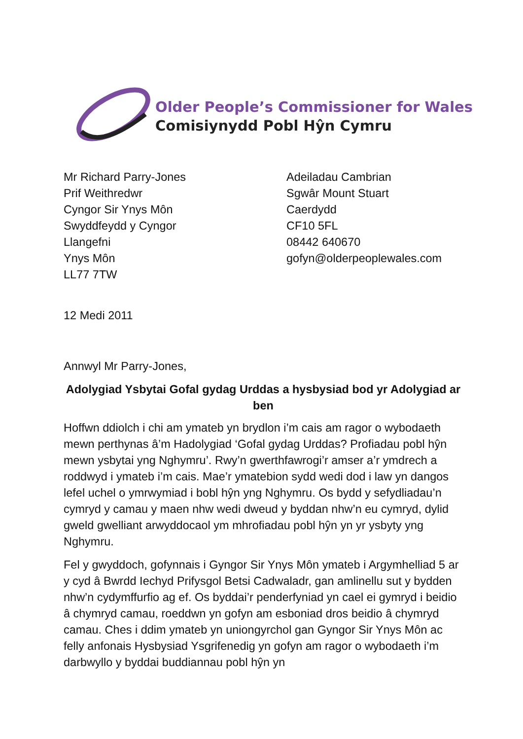Older People’s Commissioner for Wales
Comisiynydd Pobl Hŷn Cymru
Mr Richard Parry-Jones
Prif Weithredwr
Cyngor Sir Ynys Môn
Swyddfeydd y Cyngor
Llangefni
Ynys Môn
LL77 7TW
Adeiladau Cambrian
Sgwâr Mount Stuart
Caerdydd
CF10 5FL
08442 640670
gofyn@olderpeoplewales.com
12 Medi 2011
Annwyl Mr Parry-Jones,
Adolygiad Ysbytai Gofal gydag Urddas a hysbysiad bod yr Adolygiad ar ben
Hoffwn ddiolch i chi am ymateb yn brydlon i’m cais am ragor o wybodaeth mewn perthynas â’m Hadolygiad ‘Gofal gydag Urddas? Profiadau pobl hŷn mewn ysbytai yng Nghymru’. Rwy’n gwerthfawrogi’r amser a’r ymdrech a roddwyd i ymateb i’m cais. Mae’r ymatebion sydd wedi dod i law yn dangos lefel uchel o ymrwymiad i bobl hŷn yng Nghymru. Os bydd y sefydliadau’n cymryd y camau y maen nhw wedi dweud y byddan nhw’n eu cymryd, dylid gweld gwelliant arwyddocaol ym mhrofiadau pobl hŷn yn yr ysbyty yng Nghymru.
Fel y gwyddoch, gofynnais i Gyngor Sir Ynys Môn ymateb i Argymhelliad 5 ar y cyd â Bwrdd Iechyd Prifysgol Betsi Cadwaladr, gan amlinellu sut y bydden nhw’n cydymffurfio ag ef. Os byddai’r penderfyniad yn cael ei gymryd i beidio â chymryd camau, roeddwn yn gofyn am esboniad dros beidio â chymryd camau. Ches i ddim ymateb yn uniongyrchol gan Gyngor Sir Ynys Môn ac felly anfonais Hysbysiad Ysgrifenedig yn gofyn am ragor o wybodaeth i’m darbwyllo y byddai buddiannau pobl hŷn yn